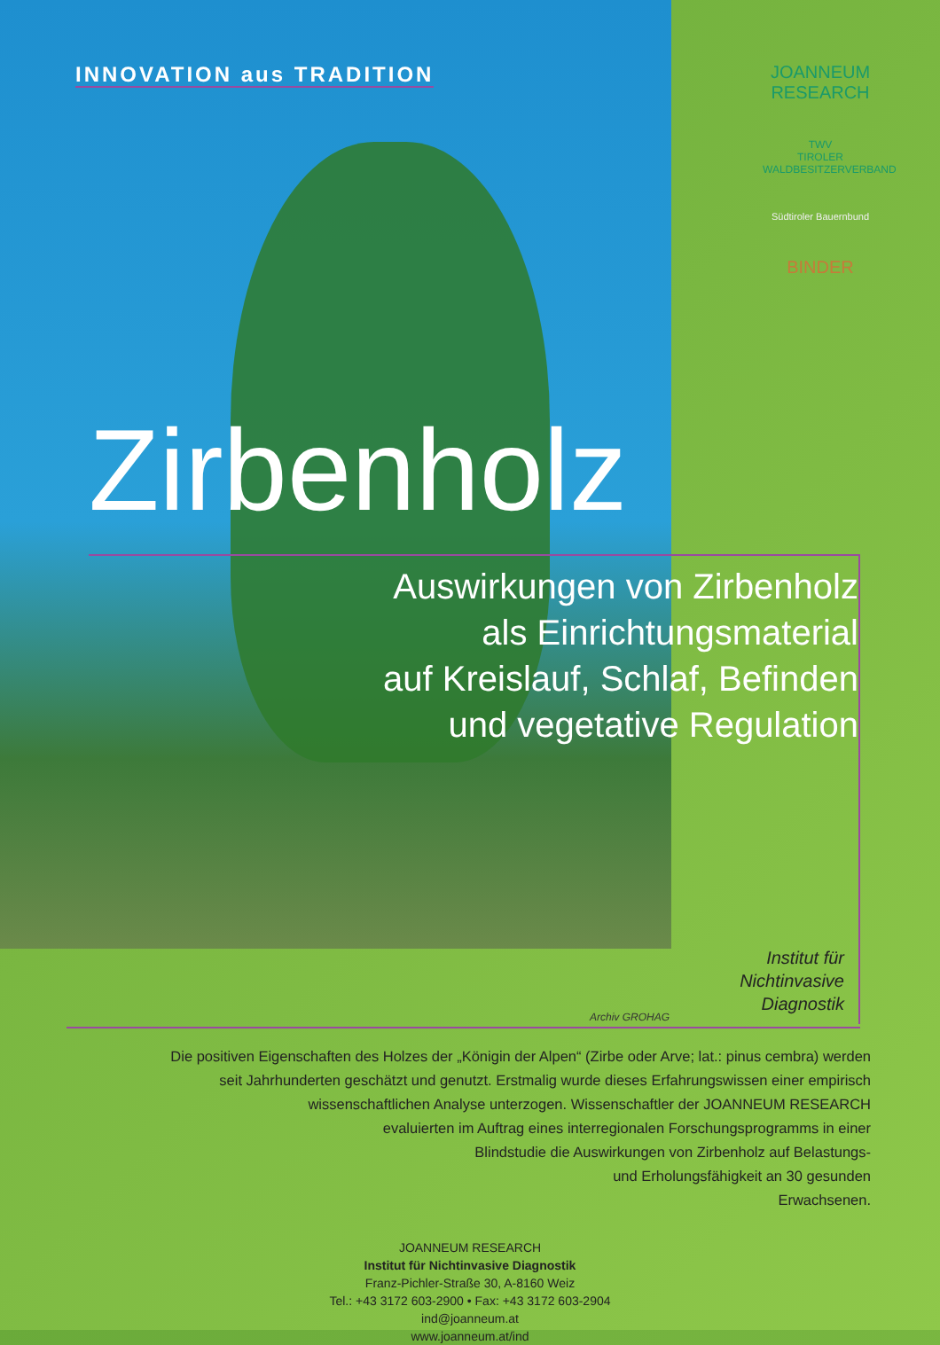INNOVATION aus TRADITION
JOANNEUM
RESEARCH
TWV
TIROLER WALDBESITZERVERBAND
Südtiroler Bauernbund
BINDER
Zirbenholz
Auswirkungen von Zirbenholz
als Einrichtungsmaterial
auf Kreislauf, Schlaf, Befinden
und vegetative Regulation
Institut für
Nichtinvasive
Diagnostik
Archiv GROHAG
Die positiven Eigenschaften des Holzes der „Königin der Alpen“ (Zirbe oder Arve; lat.: pinus cembra) werden
seit Jahrhunderten geschätzt und genutzt. Erstmalig wurde dieses Erfahrungswissen einer empirisch
wissenschaftlichen Analyse unterzogen. Wissenschaftler der JOANNEUM RESEARCH
evaluierten im Auftrag eines interregionalen Forschungsprogramms in einer
Blindstudie die Auswirkungen von Zirbenholz auf Belastungs-
und Erholungsfähigkeit an 30 gesunden
Erwachsenen.
JOANNEUM RESEARCH
Institut für Nichtinvasive Diagnostik
Franz-Pichler-Straße 30, A-8160 Weiz
Tel.: +43 3172 603-2900 • Fax: +43 3172 603-2904
ind@joanneum.at
www.joanneum.at/ind